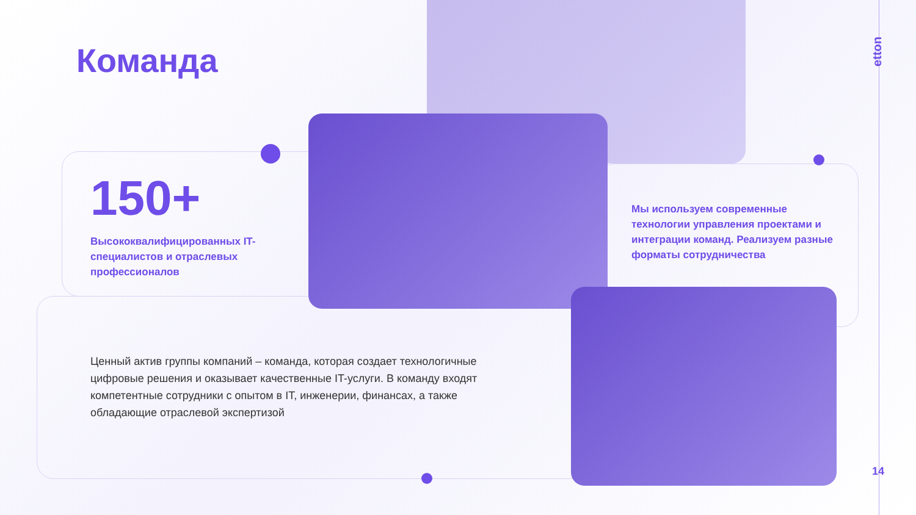Команда
150+
Высококвалифицированных IT-специалистов и отраслевых профессионалов
Мы используем современные технологии управления проектами и интеграции команд. Реализуем разные форматы сотрудничества
Ценный актив группы компаний – команда, которая создает технологичные цифровые решения и оказывает качественные IT-услуги. В команду входят компетентные сотрудники с опытом в IT, инженерии, финансах, а также обладающие отраслевой экспертизой
etton
14